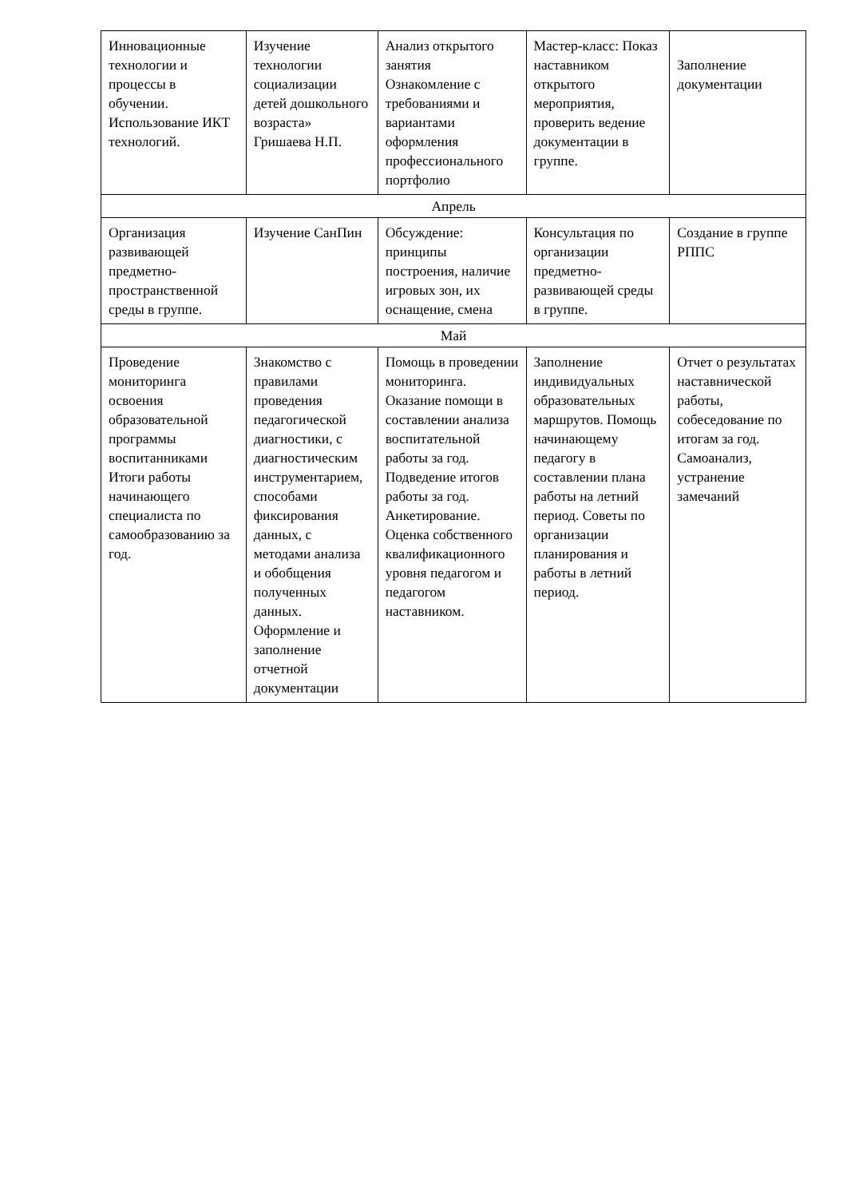| Инновационные технологии и процессы в обучении. Использование ИКТ технологий. | Изучение технологии социализации детей дошкольного возраста» Гришаева Н.П. | Анализ открытого занятия Ознакомление с требованиями и вариантами оформления профессионального портфолио | Мастер-класс: Показ наставником открытого мероприятия, проверить ведение документации в группе. | Заполнение документации |
| Апрель | | | | |
| Организация развивающей предметно-пространственной среды в группе. | Изучение СанПин | Обсуждение: принципы построения, наличие игровых зон, их оснащение, смена | Консультация по организации предметно-развивающей среды в группе. | Создание в группе РППС |
| Май | | | | |
| Проведение мониторинга освоения образовательной программы воспитанниками Итоги работы начинающего специалиста по самообразованию за год. | Знакомство с правилами проведения педагогической диагностики, с диагностическим инструментарием, способами фиксирования данных, с методами анализа и обобщения полученных данных. Оформление и заполнение отчетной документации | Помощь в проведении мониторинга. Оказание помощи в составлении анализа воспитательной работы за год. Подведение итогов работы за год. Анкетирование. Оценка собственного квалификационного уровня педагогом и педагогом наставником. | Заполнение индивидуальных образовательных маршрутов. Помощь начинающему педагогу в составлении плана работы на летний период. Советы по организации планирования и работы в летний период. | Отчет о результатах наставнической работы, собеседование по итогам за год. Самоанализ, устранение замечаний |